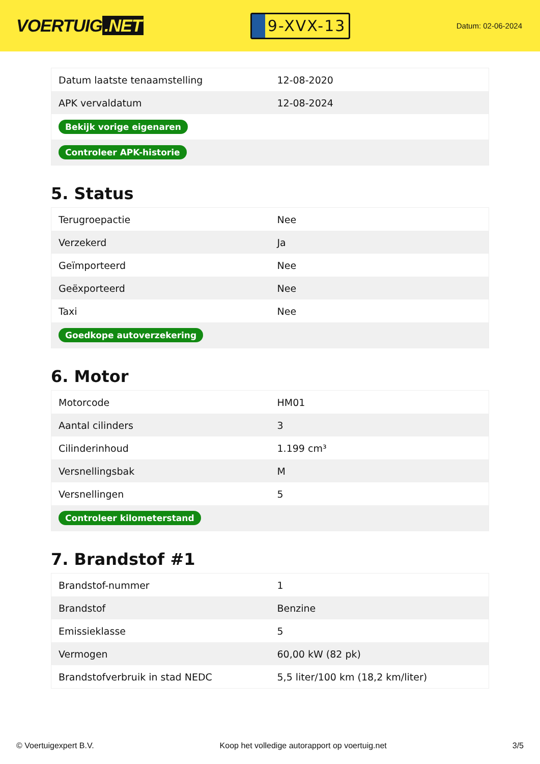VOERTUIG.NET
9-XVX-13
Datum: 02-06-2024
| Datum laatste tenaamstelling | 12-08-2020 |
| APK vervaldatum | 12-08-2024 |
| Bekijk vorige eigenaren | |
| Controleer APK-historie | |
5. Status
| Terugroepactie | Nee |
| Verzekerd | Ja |
| Geïmporteerd | Nee |
| Geëxporteerd | Nee |
| Taxi | Nee |
| Goedkope autoverzekering | |
6. Motor
| Motorcode | HM01 |
| Aantal cilinders | 3 |
| Cilinderinhoud | 1.199 cm³ |
| Versnellingsbak | M |
| Versnellingen | 5 |
| Controleer kilometerstand | |
7. Brandstof #1
| Brandstof-nummer | 1 |
| Brandstof | Benzine |
| Emissieklasse | 5 |
| Vermogen | 60,00 kW (82 pk) |
| Brandstofverbruik in stad NEDC | 5,5 liter/100 km (18,2 km/liter) |
© Voertuigexpert B.V. Koop het volledige autorapport op voertuig.net 3/5